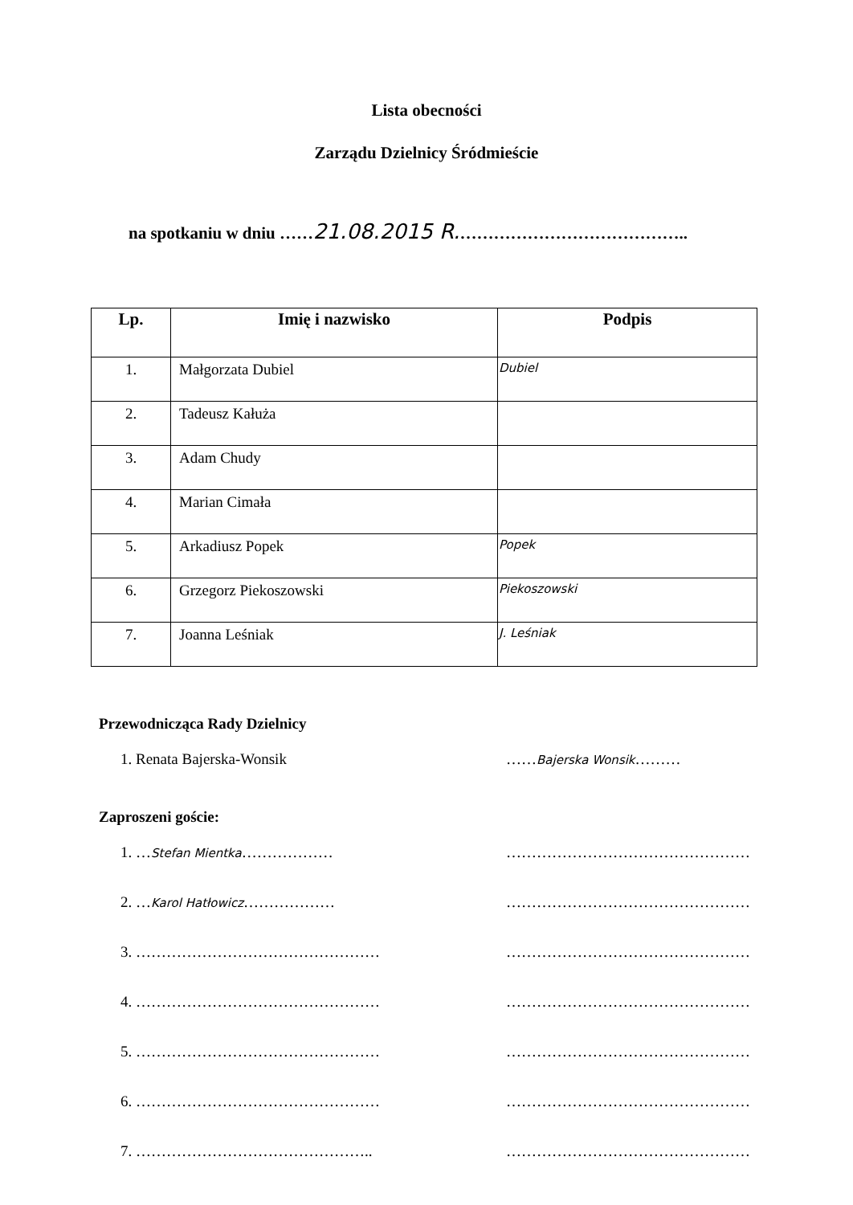Lista obecności
Zarządu Dzielnicy Śródmieście
na spotkaniu w dniu ……21.08.2015 R.…………………………………..
| Lp. | Imię i nazwisko | Podpis |
| --- | --- | --- |
| 1. | Małgorzata Dubiel | Dubiel |
| 2. | Tadeusz Kałuża | |
| 3. | Adam Chudy | |
| 4. | Marian Cimała | |
| 5. | Arkadiusz Popek | Popek |
| 6. | Grzegorz Piekoszowski | Piekoszowski |
| 7. | Joanna Leśniak | J. Leśniak |
Przewodnicząca Rady Dzielnicy
1. Renata Bajerska-Wonsik ……Bajerska Wonsik………
Zaproszeni goście:
1. …Stefan Mientka……………… …………………………………………
2. …Karol Hatłowicz……………… …………………………………………
3. ………………………………………… …………………………………………
4. ………………………………………… …………………………………………
5. ………………………………………… …………………………………………
6. ………………………………………… …………………………………………
7. ……………………………………….. …………………………………………